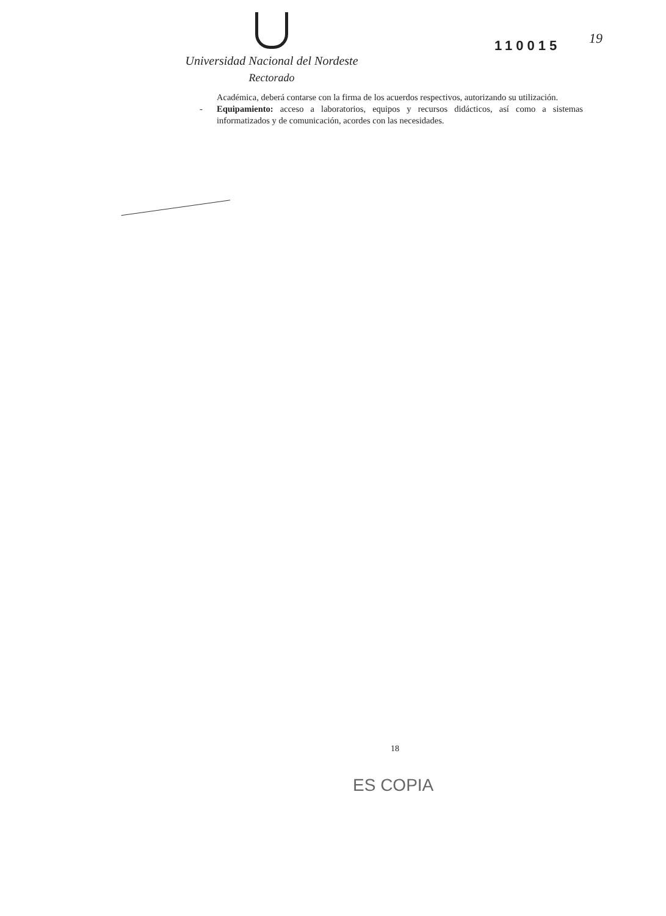Universidad Nacional del Nordeste
Rectorado
110015 19
Académica, deberá contarse con la firma de los acuerdos respectivos, autorizando su utilización.
- Equipamiento: acceso a laboratorios, equipos y recursos didácticos, así como a sistemas informatizados y de comunicación, acordes con las necesidades.
18
ES COPIA